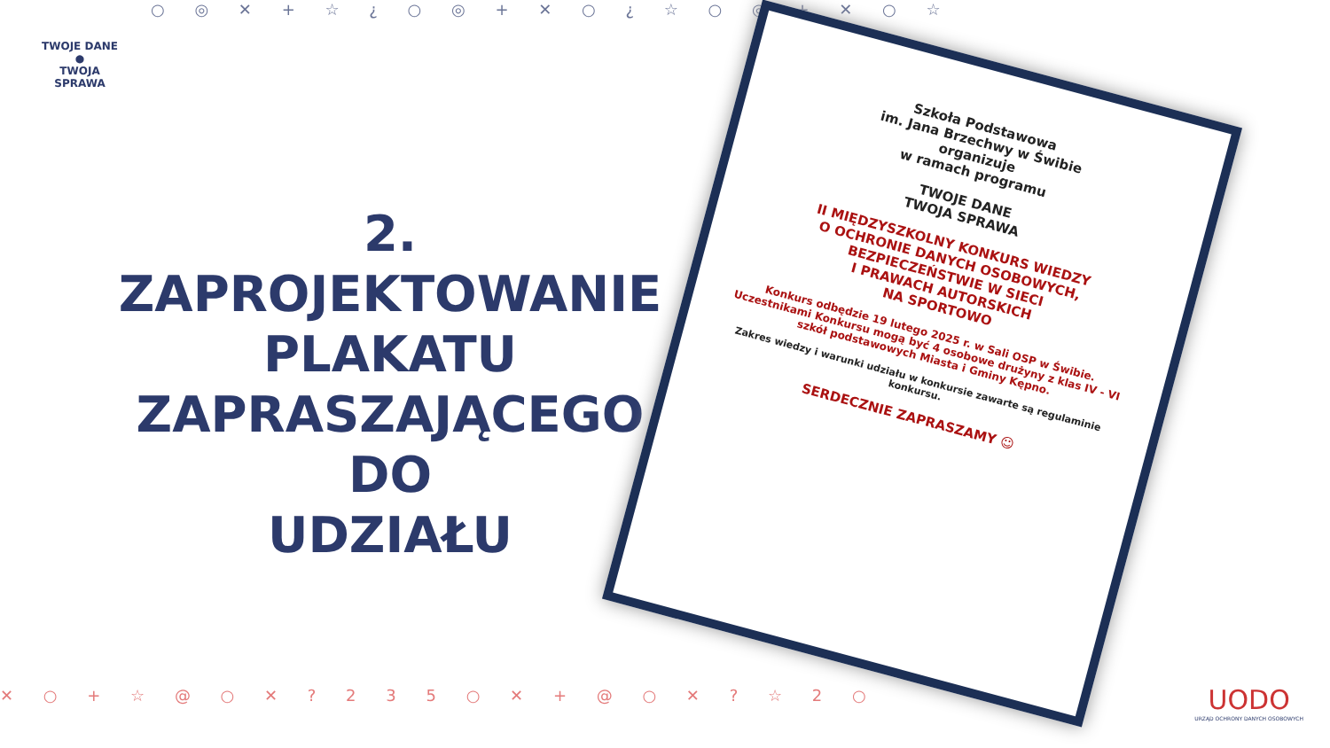○ ◎ ✕ + ☆ ¿ ○ ◎ + ✕ ○ ¿ ☆ ○ ◎ + ✕ ○ ☆
TWOJE DANE
●
TWOJA SPRAWA
2. ZAPROJEKTOWANIE
PLAKATU
ZAPRASZAJĄCEGO DO
UDZIAŁU
Szkoła Podstawowa
im. Jana Brzechwy w Świbie
organizuje
w ramach programu
TWOJE DANE
TWOJA SPRAWA
II MIĘDZYSZKOLNY KONKURS WIEDZY
O OCHRONIE DANYCH OSOBOWYCH,
BEZPIECZEŃSTWIE W SIECI
I PRAWACH AUTORSKICH
NA SPORTOWO
Konkurs odbędzie 19 lutego 2025 r. w Sali OSP w Świbie.
Uczestnikami Konkursu mogą być 4 osobowe drużyny z klas IV - VI szkół podstawowych Miasta i Gminy Kępno.
Zakres wiedzy i warunki udziału w konkursie zawarte są regulaminie konkursu.
SERDECZNIE ZAPRASZAMY ☺
✕ ○ + ☆ @ ○ ✕ ? 2 3 5 ○ ✕ + @ ○ ✕ ? ☆ 2 ○
UODO
URZĄD OCHRONY DANYCH OSOBOWYCH